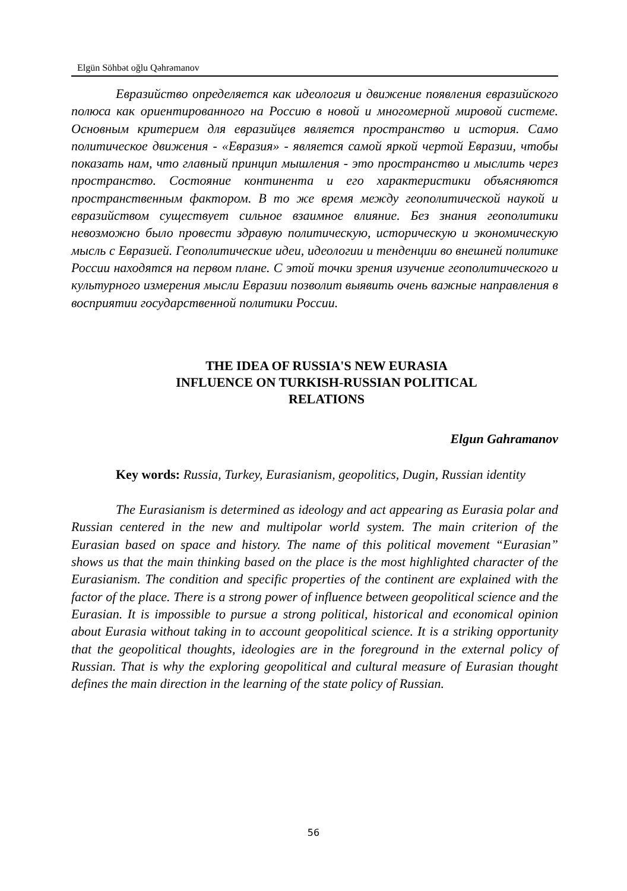Elgün Söhbət oğlu Qəhrəmanov
Евразийство определяется как идеология и движение появления евразийского полюса как ориентированного на Россию в новой и многомерной мировой системе. Основным критерием для евразийцев является пространство и история. Само политическое движения - «Евразия» - является самой яркой чертой Евразии, чтобы показать нам, что главный принцип мышления - это пространство и мыслить через пространство. Состояние континента и его характеристики объясняются пространственным фактором. В то же время между геополитической наукой и евразийством существует сильное взаимное влияние. Без знания геополитики невозможно было провести здравую политическую, историческую и экономическую мысль с Евразией. Геополитические идеи, идеологии и тенденции во внешней политике России находятся на первом плане. С этой точки зрения изучение геополитического и культурного измерения мысли Евразии позволит выявить очень важные направления в восприятии государственной политики России.
THE IDEA OF RUSSIA'S NEW EURASIA
INFLUENCE ON TURKISH-RUSSIAN POLITICAL
RELATIONS
Elgun Gahramanov
Key words: Russia, Turkey, Eurasianism, geopolitics, Dugin, Russian identity
The Eurasianism is determined as ideology and act appearing as Eurasia polar and Russian centered in the new and multipolar world system. The main criterion of the Eurasian based on space and history. The name of this political movement “Eurasian” shows us that the main thinking based on the place is the most highlighted character of the Eurasianism. The condition and specific properties of the continent are explained with the factor of the place. There is a strong power of influence between geopolitical science and the Eurasian. It is impossible to pursue a strong political, historical and economical opinion about Eurasia without taking in to account geopolitical science. It is a striking opportunity that the geopolitical thoughts, ideologies are in the foreground in the external policy of Russian. That is why the exploring geopolitical and cultural measure of Eurasian thought defines the main direction in the learning of the state policy of Russian.
56